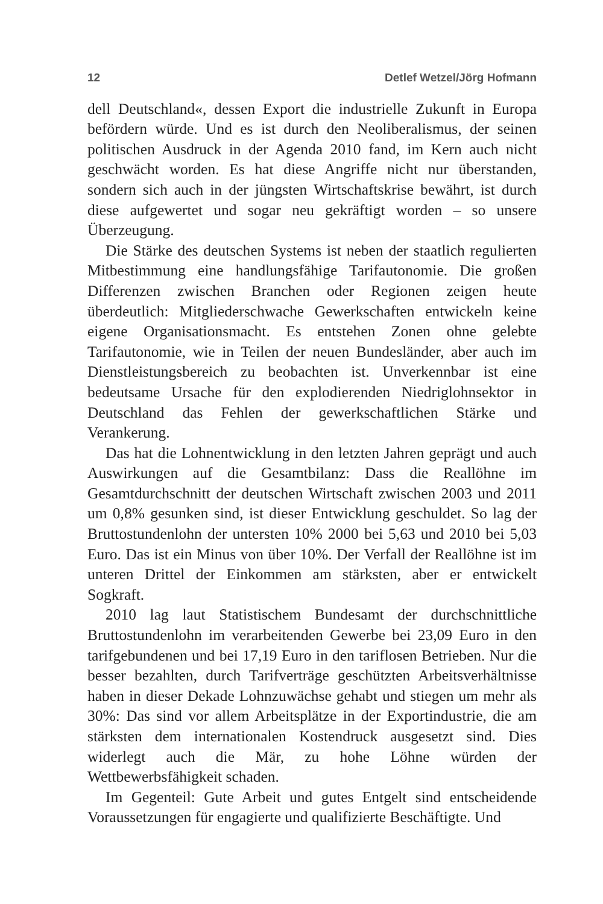12 Detlef Wetzel/Jörg Hofmann
dell Deutschland«, dessen Export die industrielle Zukunft in Europa befördern würde. Und es ist durch den Neoliberalismus, der seinen politischen Ausdruck in der Agenda 2010 fand, im Kern auch nicht geschwächt worden. Es hat diese Angriffe nicht nur überstanden, sondern sich auch in der jüngsten Wirtschaftskrise bewährt, ist durch diese aufgewertet und sogar neu gekräftigt worden – so unsere Überzeugung.
Die Stärke des deutschen Systems ist neben der staatlich regulierten Mitbestimmung eine handlungsfähige Tarifautonomie. Die großen Differenzen zwischen Branchen oder Regionen zeigen heute überdeutlich: Mitgliederschwache Gewerkschaften entwickeln keine eigene Organisationsmacht. Es entstehen Zonen ohne gelebte Tarifautonomie, wie in Teilen der neuen Bundesländer, aber auch im Dienstleistungsbereich zu beobachten ist. Unverkennbar ist eine bedeutsame Ursache für den explodierenden Niedriglohnsektor in Deutschland das Fehlen der gewerkschaftlichen Stärke und Verankerung.
Das hat die Lohnentwicklung in den letzten Jahren geprägt und auch Auswirkungen auf die Gesamtbilanz: Dass die Reallöhne im Gesamtdurchschnitt der deutschen Wirtschaft zwischen 2003 und 2011 um 0,8% gesunken sind, ist dieser Entwicklung geschuldet. So lag der Bruttostundenlohn der untersten 10% 2000 bei 5,63 und 2010 bei 5,03 Euro. Das ist ein Minus von über 10%. Der Verfall der Reallöhne ist im unteren Drittel der Einkommen am stärksten, aber er entwickelt Sogkraft.
2010 lag laut Statistischem Bundesamt der durchschnittliche Bruttostundenlohn im verarbeitenden Gewerbe bei 23,09 Euro in den tarifgebundenen und bei 17,19 Euro in den tariflosen Betrieben. Nur die besser bezahlten, durch Tarifverträge geschützten Arbeitsverhältnisse haben in dieser Dekade Lohnzuwächse gehabt und stiegen um mehr als 30%: Das sind vor allem Arbeitsplätze in der Exportindustrie, die am stärksten dem internationalen Kostendruck ausgesetzt sind. Dies widerlegt auch die Mär, zu hohe Löhne würden der Wettbewerbsfähigkeit schaden.
Im Gegenteil: Gute Arbeit und gutes Entgelt sind entscheidende Voraussetzungen für engagierte und qualifizierte Beschäftigte. Und